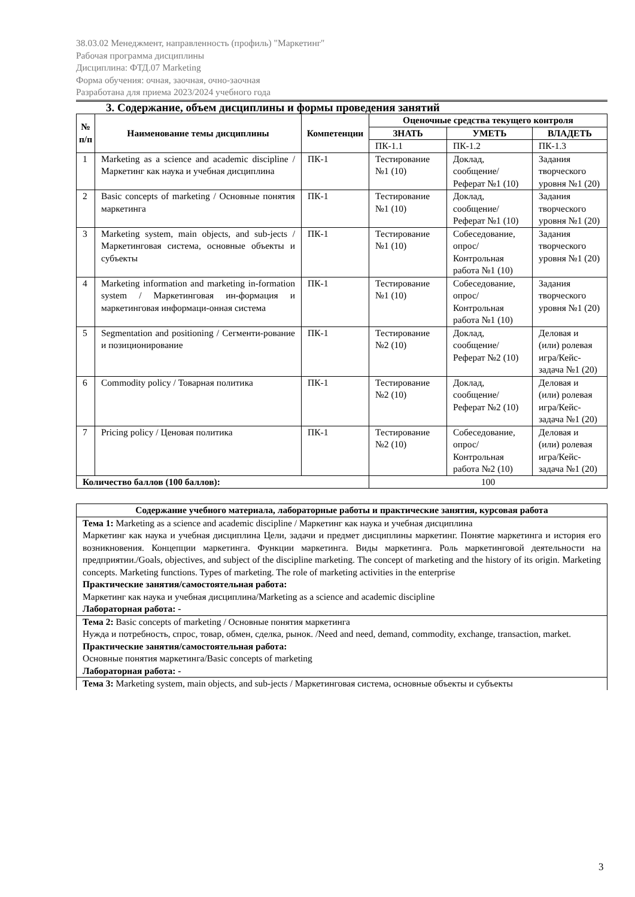38.03.02 Менеджмент, направленность (профиль) "Маркетинг"
Рабочая программа дисциплины
Дисциплина: ФТД.07 Marketing
Форма обучения: очная, заочная, очно-заочная
Разработана для приема 2023/2024 учебного года
3. Содержание, объем дисциплины и формы проведения занятий
| № п/п | Наименование темы дисциплины | Компетенции | Оценочные средства текущего контроля | | |
| --- | --- | --- | --- | --- | --- |
| | | | ЗНАТЬ | УМЕТЬ | ВЛАДЕТЬ |
| | | | ПК-1.1 | ПК-1.2 | ПК-1.3 |
| 1 | Marketing as a science and academic discipline / Маркетинг как наука и учебная дисциплина | ПК-1 | Тестирование №1 (10) | Доклад, сообщение/ Реферат №1 (10) | Задания творческого уровня №1 (20) |
| 2 | Basic concepts of marketing / Основные понятия маркетинга | ПК-1 | Тестирование №1 (10) | Доклад, сообщение/ Реферат №1 (10) | Задания творческого уровня №1 (20) |
| 3 | Marketing system, main objects, and sub-jects / Маркетинговая система, основные объекты и субъекты | ПК-1 | Тестирование №1 (10) | Собеседование, опрос/ Контрольная работа №1 (10) | Задания творческого уровня №1 (20) |
| 4 | Marketing information and marketing in-formation system / Маркетинговая ин-формация и маркетинговая информаци-онная система | ПК-1 | Тестирование №1 (10) | Собеседование, опрос/ Контрольная работа №1 (10) | Задания творческого уровня №1 (20) |
| 5 | Segmentation and positioning / Сегменти-рование и позиционирование | ПК-1 | Тестирование №2 (10) | Доклад, сообщение/ Реферат №2 (10) | Деловая и (или) ролевая игра/Кейс-задача №1 (20) |
| 6 | Commodity policy / Товарная политика | ПК-1 | Тестирование №2 (10) | Доклад, сообщение/ Реферат №2 (10) | Деловая и (или) ролевая игра/Кейс-задача №1 (20) |
| 7 | Pricing policy / Ценовая политика | ПК-1 | Тестирование №2 (10) | Собеседование, опрос/ Контрольная работа №2 (10) | Деловая и (или) ролевая игра/Кейс-задача №1 (20) |
| Количество баллов (100 баллов): | | | 100 | | |
| Содержание учебного материала, лабораторные работы и практические занятия, курсовая работа |
| --- |
| Тема 1: Marketing as a science and academic discipline / Маркетинг как наука и учебная дисциплина Маркетинг как наука и учебная дисциплина Цели, задачи и предмет дисциплины маркетинг. Понятие маркетинга и история его возникновения. Концепции маркетинга. Функции маркетинга. Виды маркетинга. Роль маркетинговой деятельности на предприятии./Goals, objectives, and subject of the discipline marketing. The concept of marketing and the history of its origin. Marketing concepts. Marketing functions. Types of marketing. The role of marketing activities in the enterprise Практические занятия/самостоятельная работа: Маркетинг как наука и учебная дисциплина/Marketing as a science and academic discipline Лабораторная работа: - |
| Тема 2: Basic concepts of marketing / Основные понятия маркетинга Нужда и потребность, спрос, товар, обмен, сделка, рынок. /Need and need, demand, commodity, exchange, transaction, market. Практические занятия/самостоятельная работа: Основные понятия маркетинга/Basic concepts of marketing Лабораторная работа: - |
| Тема 3: Marketing system, main objects, and sub-jects / Маркетинговая система, основные объекты и субъекты |
3